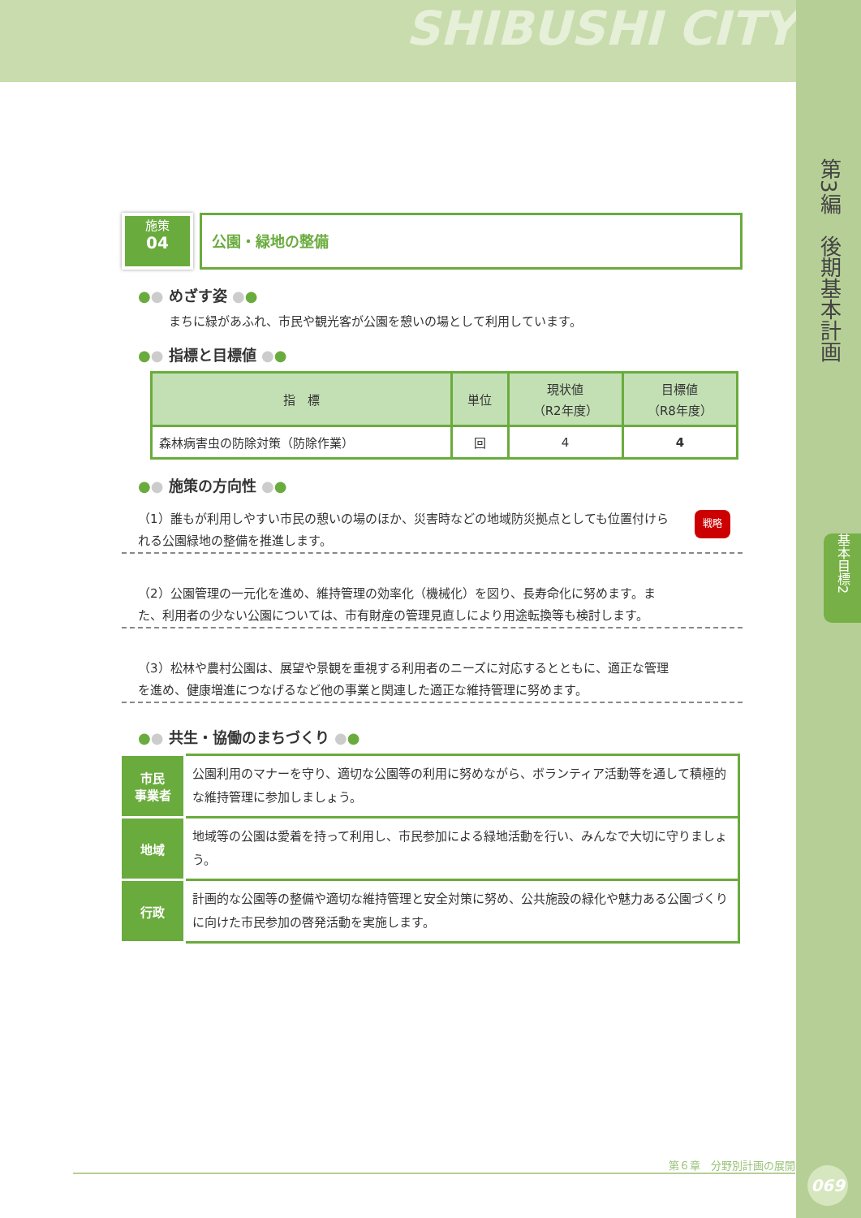SHIBUSHI CITY
第3編　後期基本計画
基本目標2
069
施策
04
公園・緑地の整備
●● めざす姿 ●●
まちに緑があふれ、市民や観光客が公園を憩いの場として利用しています。
●● 指標と目標値 ●●
| 指 標 | 単位 | 現状値 （R2年度） | 目標値 （R8年度） |
| --- | --- | --- | --- |
| 森林病害虫の防除対策（防除作業） | 回 | 4 | 4 |
●● 施策の方向性 ●●
（1）誰もが利用しやすい市民の憩いの場のほか、災害時などの地域防災拠点としても位置付けられる公園緑地の整備を推進します。 戦略
（2）公園管理の一元化を進め、維持管理の効率化（機械化）を図り、長寿命化に努めます。また、利用者の少ない公園については、市有財産の管理見直しにより用途転換等も検討します。
（3）松林や農村公園は、展望や景観を重視する利用者のニーズに対応するとともに、適正な管理を進め、健康増進につなげるなど他の事業と関連した適正な維持管理に努めます。
●● 共生・協働のまちづくり ●●
| 市民 事業者 | 公園利用のマナーを守り、適切な公園等の利用に努めながら、ボランティア活動等を通して積極的な維持管理に参加しましょう。 |
| 地域 | 地域等の公園は愛着を持って利用し、市民参加による緑地活動を行い、みんなで大切に守りましょう。 |
| 行政 | 計画的な公園等の整備や適切な維持管理と安全対策に努め、公共施設の緑化や魅力ある公園づくりに向けた市民参加の啓発活動を実施します。 |
第６章　分野別計画の展開